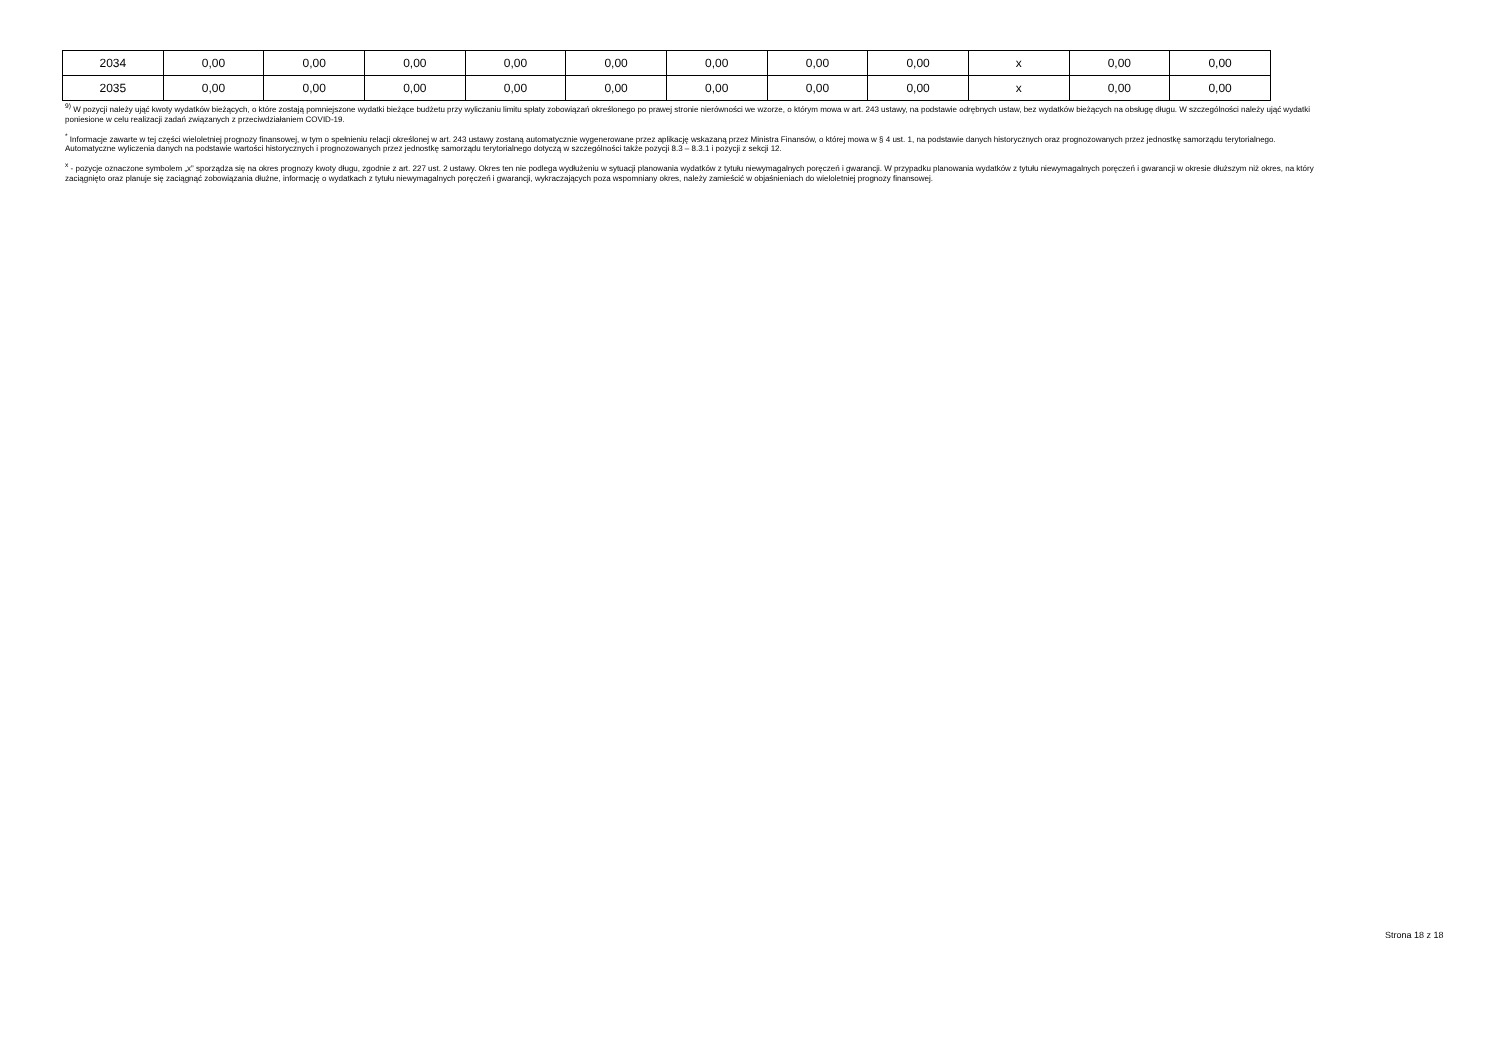| 2034 | 0,00 | 0,00 | 0,00 | 0,00 | 0,00 | 0,00 | 0,00 | 0,00 | x | 0,00 | 0,00 |
| 2035 | 0,00 | 0,00 | 0,00 | 0,00 | 0,00 | 0,00 | 0,00 | 0,00 | x | 0,00 | 0,00 |
<sup>9)</sup> W pozycji należy ująć kwoty wydatków bieżących, o które zostają pomniejszone wydatki bieżące budżetu przy wyliczaniu limitu spłaty zobowiązań określonego po prawej stronie nierówności we wzorze, o którym mowa w art. 243 ustawy, na podstawie odrębnych ustaw, bez wydatków bieżących na obsługę długu. W szczególności należy ująć wydatki poniesione w celu realizacji zadań związanych z przeciwdziałaniem COVID-19.
<sup>*</sup> Informacje zawarte w tej części wieloletniej prognozy finansowej, w tym o spełnieniu relacji określonej w art. 243 ustawy zostaną automatycznie wygenerowane przez aplikację wskazaną przez Ministra Finansów, o której mowa w § 4 ust. 1, na podstawie danych historycznych oraz prognozowanych przez jednostkę samorządu terytorialnego. Automatyczne wyliczenia danych na podstawie wartości historycznych i prognozowanych przez jednostkę samorządu terytorialnego dotyczą w szczególności także pozycji 8.3 – 8.3.1 i pozycji z sekcji 12.
<sup>x</sup> - pozycje oznaczone symbolem „x” sporządza się na okres prognozy kwoty długu, zgodnie z art. 227 ust. 2 ustawy. Okres ten nie podlega wydłużeniu w sytuacji planowania wydatków z tytułu niewymagalnych poręczeń i gwarancji. W przypadku planowania wydatków z tytułu niewymagalnych poręczeń i gwarancji w okresie dłuższym niż okres, na który zaciągnięto oraz planuje się zaciągnąć zobowiązania dłużne, informację o wydatkach z tytułu niewymagalnych poręczeń i gwarancji, wykraczających poza wspomniany okres, należy zamieścić w objaśnieniach do wieloletniej prognozy finansowej.
Strona 18 z 18